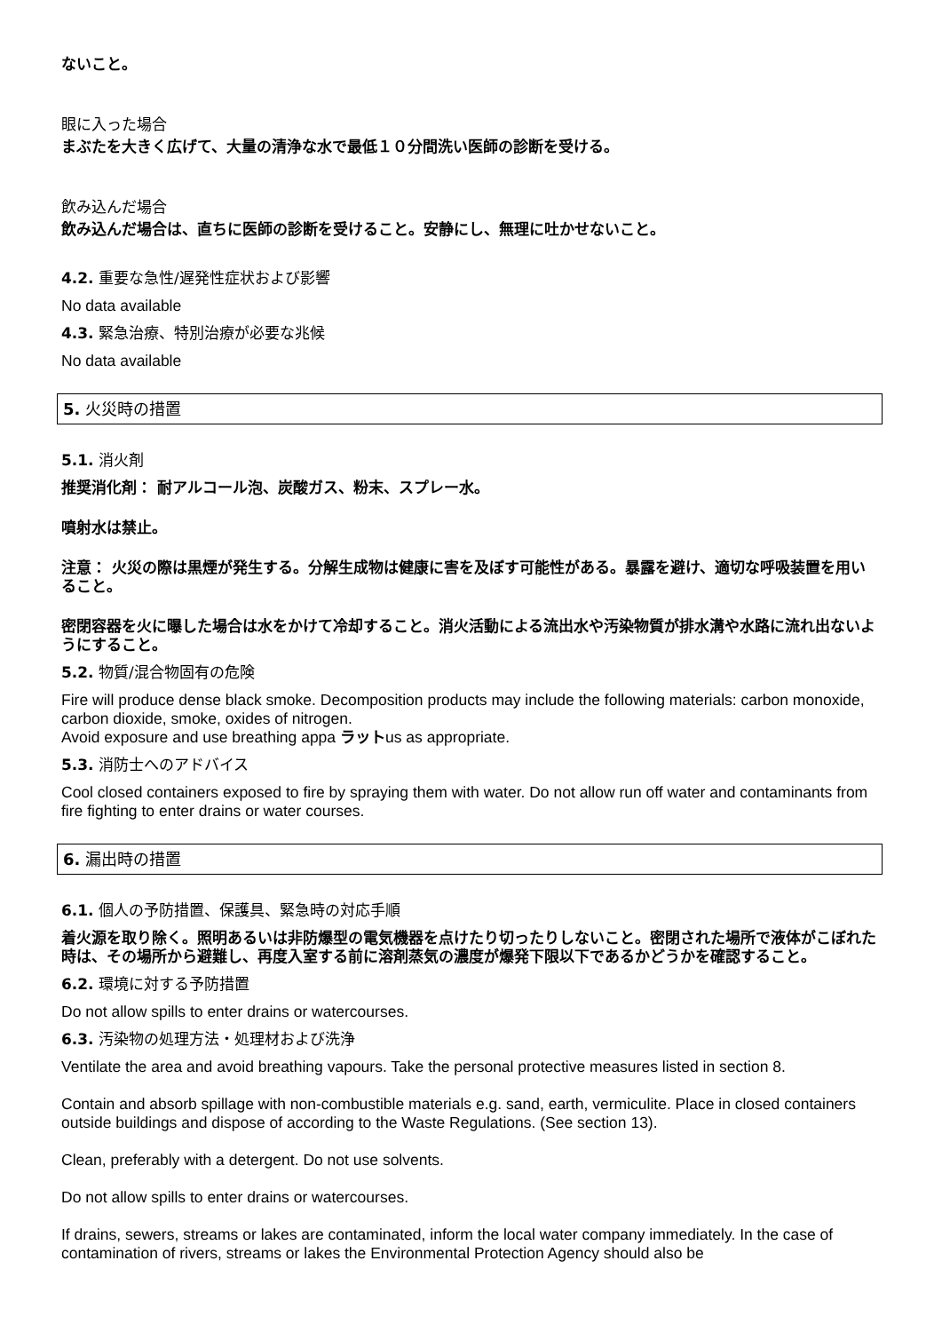ないこと。
眼に入った場合
まぶたを大きく広げて、大量の清浄な水で最低１０分間洗い医師の診断を受ける。
飲み込んだ場合
飲み込んだ場合は、直ちに医師の診断を受けること。安静にし、無理に吐かせないこと。
4.2. 重要な急性/遅発性症状および影響
No data available
4.3. 緊急治療、特別治療が必要な兆候
No data available
5. 火災時の措置
5.1. 消火剤
推奨消化剤： 耐アルコール泡、炭酸ガス、粉末、スプレー水。
噴射水は禁止。
注意： 火災の際は黒煙が発生する。分解生成物は健康に害を及ぼす可能性がある。暴露を避け、適切な呼吸装置を用いること。
密閉容器を火に曝した場合は水をかけて冷却すること。消火活動による流出水や汚染物質が排水溝や水路に流れ出ないようにすること。
5.2. 物質/混合物固有の危険
Fire will produce dense black smoke. Decomposition products may include the following materials: carbon monoxide, carbon dioxide, smoke, oxides of nitrogen.
Avoid exposure and use breathing appa ラットus as appropriate.
5.3. 消防士へのアドバイス
Cool closed containers exposed to fire by spraying them with water. Do not allow run off water and contaminants from fire fighting to enter drains or water courses.
6. 漏出時の措置
6.1. 個人の予防措置、保護具、緊急時の対応手順
着火源を取り除く。照明あるいは非防爆型の電気機器を点けたり切ったりしないこと。密閉された場所で液体がこぼれた時は、その場所から避難し、再度入室する前に溶剤蒸気の濃度が爆発下限以下であるかどうかを確認すること。
6.2. 環境に対する予防措置
Do not allow spills to enter drains or watercourses.
6.3. 汚染物の処理方法・処理材および洗浄
Ventilate the area and avoid breathing vapours. Take the personal protective measures listed in section 8.
Contain and absorb spillage with non-combustible materials e.g. sand, earth, vermiculite. Place in closed containers outside buildings and dispose of according to the Waste Regulations. (See section 13).
Clean, preferably with a detergent. Do not use solvents.
Do not allow spills to enter drains or watercourses.
If drains, sewers, streams or lakes are contaminated, inform the local water company immediately. In the case of contamination of rivers, streams or lakes the Environmental Protection Agency should also be